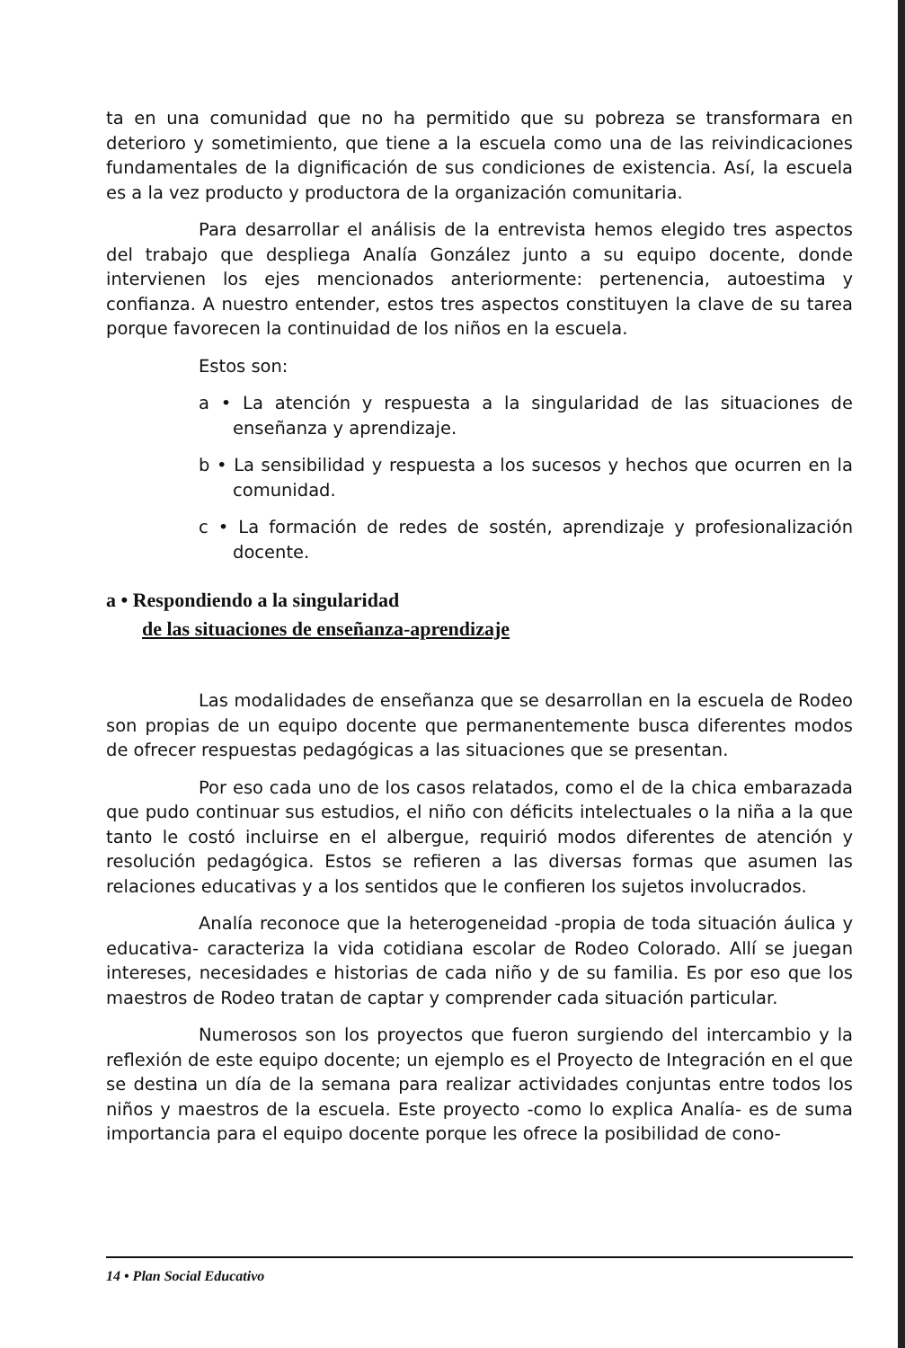ta en una comunidad que no ha permitido que su pobreza se transformara en deterioro y sometimiento, que tiene a la escuela como una de las reivindicaciones fundamentales de la dignificación de sus condiciones de existencia. Así, la escuela es a la vez producto y productora de la organización comunitaria.
Para desarrollar el análisis de la entrevista hemos elegido tres aspectos del trabajo que despliega Analía González junto a su equipo docente, donde intervienen los ejes mencionados anteriormente: pertenencia, autoestima y confianza. A nuestro entender, estos tres aspectos constituyen la clave de su tarea porque favorecen la continuidad de los niños en la escuela.
Estos son:
a • La atención y respuesta a la singularidad de las situaciones de enseñanza y aprendizaje.
b • La sensibilidad y respuesta a los sucesos y hechos que ocurren en la comunidad.
c • La formación de redes de sostén, aprendizaje y profesionalización docente.
a • Respondiendo a la singularidad
de las situaciones de enseñanza-aprendizaje
Las modalidades de enseñanza que se desarrollan en la escuela de Rodeo son propias de un equipo docente que permanentemente busca diferentes modos de ofrecer respuestas pedagógicas a las situaciones que se presentan.
Por eso cada uno de los casos relatados, como el de la chica embarazada que pudo continuar sus estudios, el niño con déficits intelectuales o la niña a la que tanto le costó incluirse en el albergue, requirió modos diferentes de atención y resolución pedagógica. Estos se refieren a las diversas formas que asumen las relaciones educativas y a los sentidos que le confieren los sujetos involucrados.
Analía reconoce que la heterogeneidad -propia de toda situación áulica y educativa- caracteriza la vida cotidiana escolar de Rodeo Colorado. Allí se juegan intereses, necesidades e historias de cada niño y de su familia. Es por eso que los maestros de Rodeo tratan de captar y comprender cada situación particular.
Numerosos son los proyectos que fueron surgiendo del intercambio y la reflexión de este equipo docente; un ejemplo es el Proyecto de Integración en el que se destina un día de la semana para realizar actividades conjuntas entre todos los niños y maestros de la escuela. Este proyecto -como lo explica Analía- es de suma importancia para el equipo docente porque les ofrece la posibilidad de cono-
14 • Plan Social Educativo